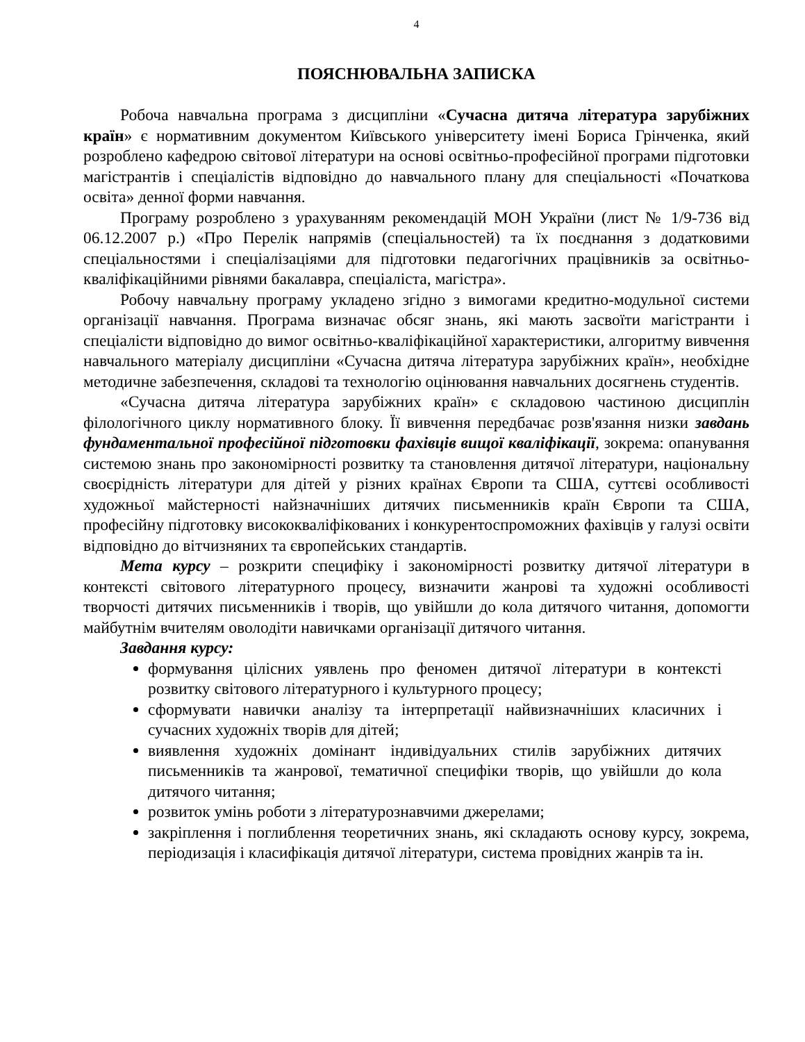4
ПОЯСНЮВАЛЬНА ЗАПИСКА
Робоча навчальна програма з дисципліни «Сучасна дитяча література зарубіжних країн» є нормативним документом Київського університету імені Бориса Грінченка, який розроблено кафедрою світової літератури на основі освітньо-професійної програми підготовки магістрантів і спеціалістів відповідно до навчального плану для спеціальності «Початкова освіта» денної форми навчання.
Програму розроблено з урахуванням рекомендацій МОН України (лист № 1/9-736 від 06.12.2007 р.) «Про Перелік напрямів (спеціальностей) та їх поєднання з додатковими спеціальностями і спеціалізаціями для підготовки педагогічних працівників за освітньо-кваліфікаційними рівнями бакалавра, спеціаліста, магістра».
Робочу навчальну програму укладено згідно з вимогами кредитно-модульної системи організації навчання. Програма визначає обсяг знань, які мають засвоїти магістранти і спеціалісти відповідно до вимог освітньо-кваліфікаційної характеристики, алгоритму вивчення навчального матеріалу дисципліни «Сучасна дитяча література зарубіжних країн», необхідне методичне забезпечення, складові та технологію оцінювання навчальних досягнень студентів.
«Сучасна дитяча література зарубіжних країн» є складовою частиною дисциплін філологічного циклу нормативного блоку. Її вивчення передбачає розв'язання низки завдань фундаментальної професійної підготовки фахівців вищої кваліфікації, зокрема: опанування системою знань про закономірності розвитку та становлення дитячої літератури, національну своєрідність літератури для дітей у різних країнах Європи та США, суттєві особливості художньої майстерності найзначніших дитячих письменників країн Європи та США, професійну підготовку висококваліфікованих і конкурентоспроможних фахівців у галузі освіти відповідно до вітчизняних та європейських стандартів.
Мета курсу – розкрити специфіку і закономірності розвитку дитячої літератури в контексті світового літературного процесу, визначити жанрові та художні особливості творчості дитячих письменників і творів, що увійшли до кола дитячого читання, допомогти майбутнім вчителям оволодіти навичками організації дитячого читання.
Завдання курсу:
формування цілісних уявлень про феномен дитячої літератури в контексті розвитку світового літературного і культурного процесу;
сформувати навички аналізу та інтерпретації найвизначніших класичних і сучасних художніх творів для дітей;
виявлення художніх домінант індивідуальних стилів зарубіжних дитячих письменників та жанрової, тематичної специфіки творів, що увійшли до кола дитячого читання;
розвиток умінь роботи з літературознавчими джерелами;
закріплення і поглиблення теоретичних знань, які складають основу курсу, зокрема, періодизація і класифікація дитячої літератури, система провідних жанрів та ін.